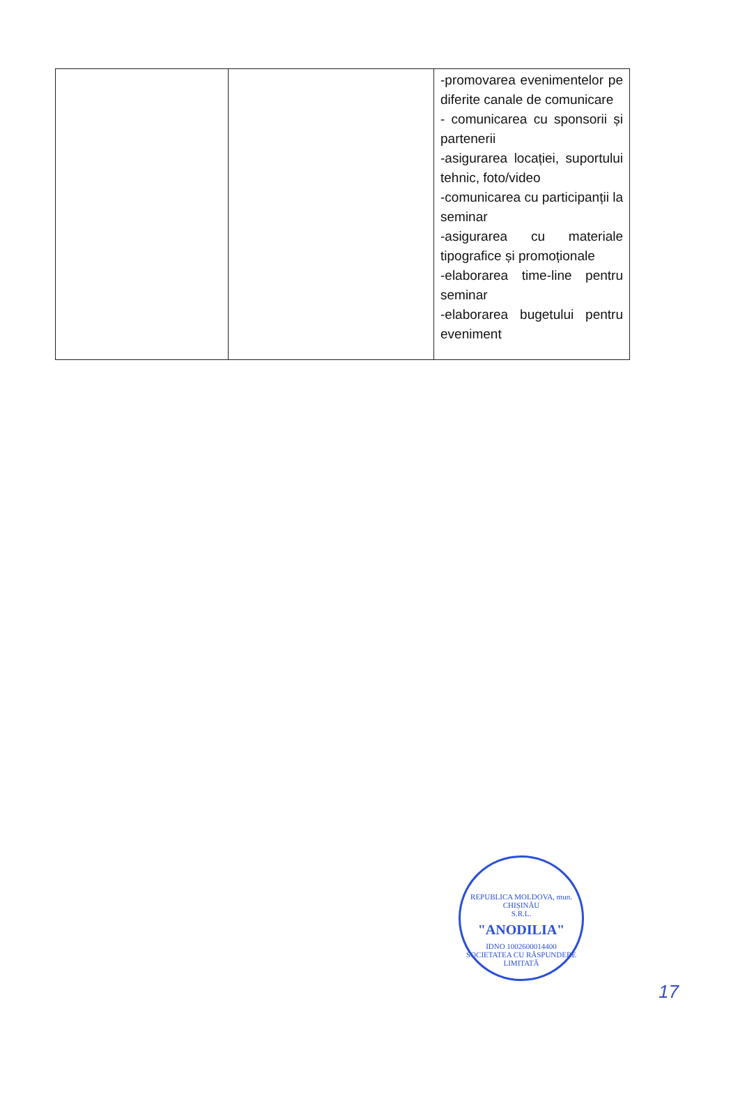| | | -promovarea evenimentelor pe diferite canale de comunicare - comunicarea cu sponsorii și partenerii -asigurarea locației, suportului tehnic, foto/video -comunicarea cu participanții la seminar -asigurarea cu materiale tipografice și promoționale -elaborarea time-line pentru seminar -elaborarea bugetului pentru eveniment |
REPUBLICA MOLDOVA, mun. CHIȘINĂU
S.R.L.
"ANODILIA"
IDNO 1002600014400
SOCIETATEA CU RĂSPUNDERE LIMITATĂ
17